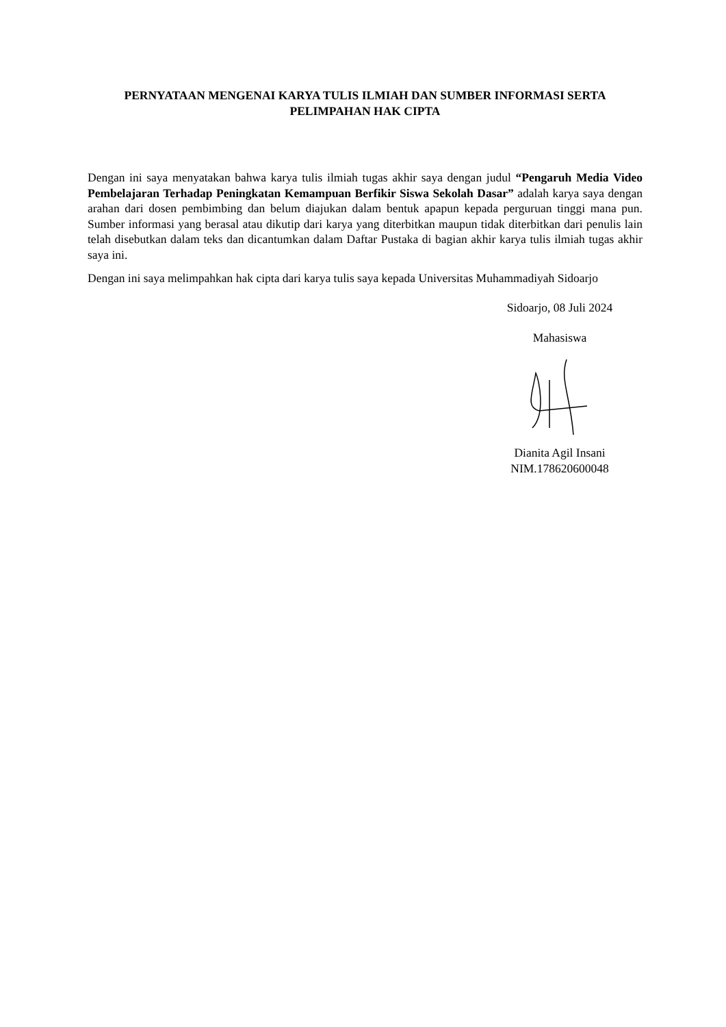PERNYATAAN MENGENAI KARYA TULIS ILMIAH DAN SUMBER INFORMASI SERTA
PELIMPAHAN HAK CIPTA
Dengan ini saya menyatakan bahwa karya tulis ilmiah tugas akhir saya dengan judul “Pengaruh Media Video Pembelajaran Terhadap Peningkatan Kemampuan Berfikir Siswa Sekolah Dasar” adalah karya saya dengan arahan dari dosen pembimbing dan belum diajukan dalam bentuk apapun kepada perguruan tinggi mana pun. Sumber informasi yang berasal atau dikutip dari karya yang diterbitkan maupun tidak diterbitkan dari penulis lain telah disebutkan dalam teks dan dicantumkan dalam Daftar Pustaka di bagian akhir karya tulis ilmiah tugas akhir saya ini.
Dengan ini saya melimpahkan hak cipta dari karya tulis saya kepada Universitas Muhammadiyah Sidoarjo
Sidoarjo, 08 Juli 2024
Mahasiswa
Dianita Agil Insani
NIM.178620600048